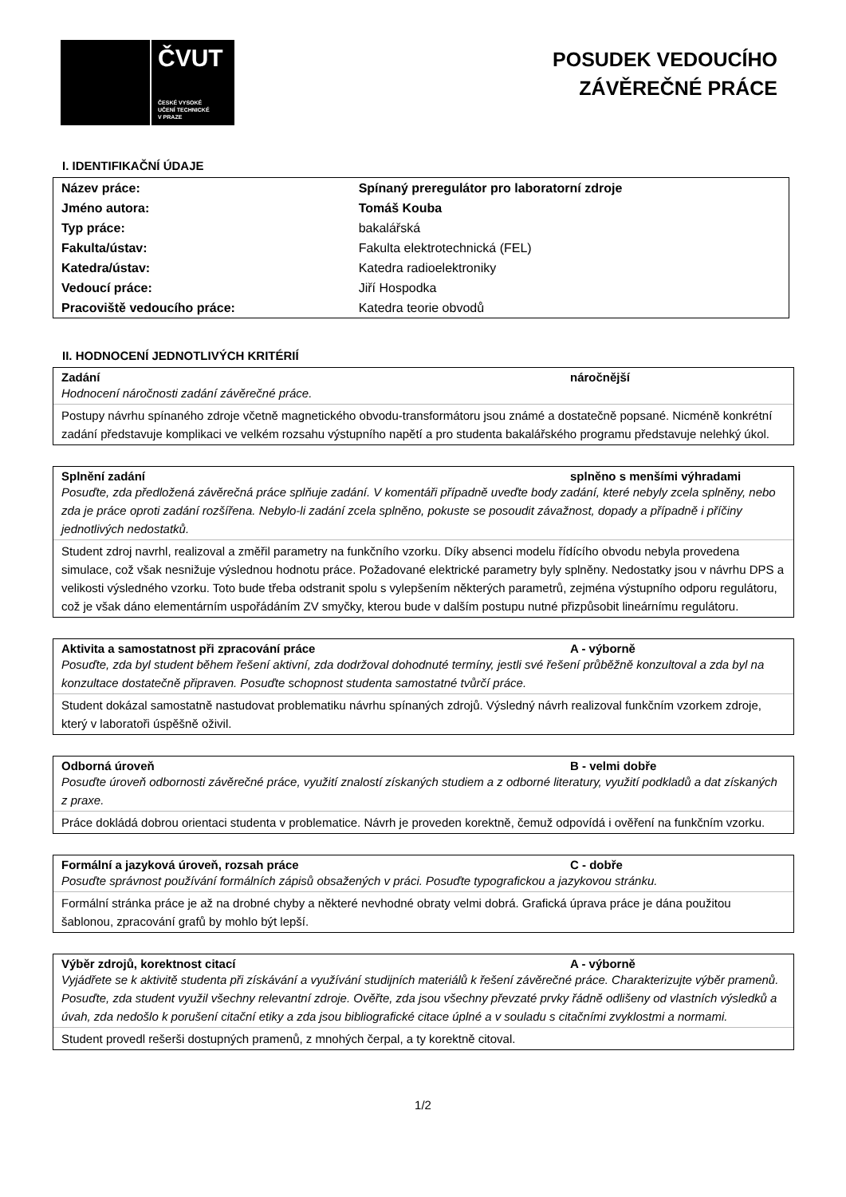ČVUT
ČESKÉ VYSOKÉ
UČENÍ TECHNICKÉ
V PRAZE
POSUDEK VEDOUCÍHO
ZÁVĚREČNÉ PRÁCE
I. IDENTIFIKAČNÍ ÚDAJE
| Název práce: | Spínaný preregulátor pro laboratorní zdroje |
| Jméno autora: | Tomáš Kouba |
| Typ práce: | bakalářská |
| Fakulta/ústav: | Fakulta elektrotechnická (FEL) |
| Katedra/ústav: | Katedra radioelektroniky |
| Vedoucí práce: | Jiří Hospodka |
| Pracoviště vedoucího práce: | Katedra teorie obvodů |
II. HODNOCENÍ JEDNOTLIVÝCH KRITÉRIÍ
Zadání náročnější
Hodnocení náročnosti zadání závěrečné práce.
Postupy návrhu spínaného zdroje včetně magnetického obvodu-transformátoru jsou známé a dostatečně popsané. Nicméně konkrétní zadání představuje komplikaci ve velkém rozsahu výstupního napětí a pro studenta bakalářského programu představuje nelehký úkol.
Splnění zadání splněno s menšími výhradami
Posuďte, zda předložená závěrečná práce splňuje zadání. V komentáři případně uveďte body zadání, které nebyly zcela splněny, nebo zda je práce oproti zadání rozšířena. Nebylo-li zadání zcela splněno, pokuste se posoudit závažnost, dopady a případně i příčiny jednotlivých nedostatků.
Student zdroj navrhl, realizoval a změřil parametry na funkčního vzorku. Díky absenci modelu řídícího obvodu nebyla provedena simulace, což však nesnižuje výslednou hodnotu práce. Požadované elektrické parametry byly splněny. Nedostatky jsou v návrhu DPS a velikosti výsledného vzorku. Toto bude třeba odstranit spolu s vylepšením některých parametrů, zejména výstupního odporu regulátoru, což je však dáno elementárním uspořádáním ZV smyčky, kterou bude v dalším postupu nutné přizpůsobit lineárnímu regulátoru.
Aktivita a samostatnost při zpracování práce A - výborně
Posuďte, zda byl student během řešení aktivní, zda dodržoval dohodnuté termíny, jestli své řešení průběžně konzultoval a zda byl na konzultace dostatečně připraven. Posuďte schopnost studenta samostatné tvůrčí práce.
Student dokázal samostatně nastudovat problematiku návrhu spínaných zdrojů. Výsledný návrh realizoval funkčním vzorkem zdroje, který v laboratoři úspěšně oživil.
Odborná úroveň B - velmi dobře
Posuďte úroveň odbornosti závěrečné práce, využití znalostí získaných studiem a z odborné literatury, využití podkladů a dat získaných z praxe.
Práce dokládá dobrou orientaci studenta v problematice. Návrh je proveden korektně, čemuž odpovídá i ověření na funkčním vzorku.
Formální a jazyková úroveň, rozsah práce C - dobře
Posuďte správnost používání formálních zápisů obsažených v práci. Posuďte typografickou a jazykovou stránku.
Formální stránka práce je až na drobné chyby a některé nevhodné obraty velmi dobrá. Grafická úprava práce je dána použitou šablonou, zpracování grafů by mohlo být lepší.
Výběr zdrojů, korektnost citací A - výborně
Vyjádřete se k aktivitě studenta při získávání a využívání studijních materiálů k řešení závěrečné práce. Charakterizujte výběr pramenů. Posuďte, zda student využil všechny relevantní zdroje. Ověřte, zda jsou všechny převzaté prvky řádně odlišeny od vlastních výsledků a úvah, zda nedošlo k porušení citační etiky a zda jsou bibliografické citace úplné a v souladu s citačními zvyklostmi a normami.
Student provedl rešerši dostupných pramenů, z mnohých čerpal, a ty korektně citoval.
1/2